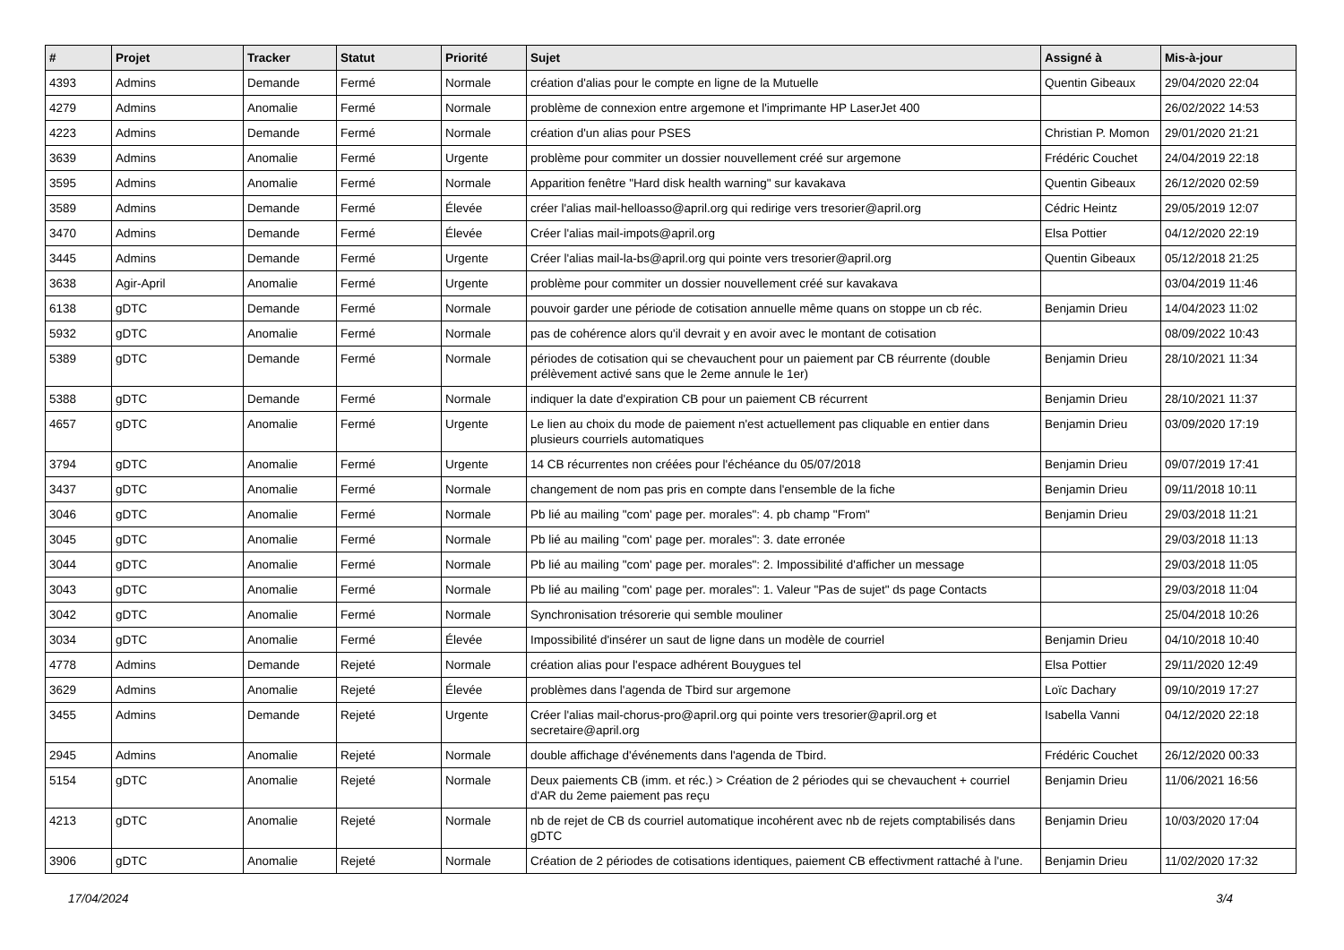| # | Projet | Tracker | Statut | Priorité | Sujet | Assigné à | Mis-à-jour |
| --- | --- | --- | --- | --- | --- | --- | --- |
| 4393 | Admins | Demande | Fermé | Normale | création d'alias pour le compte en ligne de la Mutuelle | Quentin Gibeaux | 29/04/2020 22:04 |
| 4279 | Admins | Anomalie | Fermé | Normale | problème de connexion entre argemone et l'imprimante HP LaserJet 400 | | 26/02/2022 14:53 |
| 4223 | Admins | Demande | Fermé | Normale | création d'un alias pour PSES | Christian P. Momon | 29/01/2020 21:21 |
| 3639 | Admins | Anomalie | Fermé | Urgente | problème pour commiter un dossier nouvellement créé sur argemone | Frédéric Couchet | 24/04/2019 22:18 |
| 3595 | Admins | Anomalie | Fermé | Normale | Apparition fenêtre "Hard disk health warning" sur kavakava | Quentin Gibeaux | 26/12/2020 02:59 |
| 3589 | Admins | Demande | Fermé | Élevée | créer l'alias mail-helloasso@april.org qui redirige vers tresorier@april.org | Cédric Heintz | 29/05/2019 12:07 |
| 3470 | Admins | Demande | Fermé | Élevée | Créer l'alias mail-impots@april.org | Elsa Pottier | 04/12/2020 22:19 |
| 3445 | Admins | Demande | Fermé | Urgente | Créer l'alias mail-la-bs@april.org qui pointe vers tresorier@april.org | Quentin Gibeaux | 05/12/2018 21:25 |
| 3638 | Agir-April | Anomalie | Fermé | Urgente | problème pour commiter un dossier nouvellement créé sur kavakava | | 03/04/2019 11:46 |
| 6138 | gDTC | Demande | Fermé | Normale | pouvoir garder une période de cotisation annuelle même quans on stoppe un cb réc. | Benjamin Drieu | 14/04/2023 11:02 |
| 5932 | gDTC | Anomalie | Fermé | Normale | pas de cohérence alors qu'il devrait y en avoir avec le montant de cotisation | | 08/09/2022 10:43 |
| 5389 | gDTC | Demande | Fermé | Normale | périodes de cotisation qui se chevauchent pour un paiement par CB réurrente (double prélèvement activé sans que le 2eme annule le 1er) | Benjamin Drieu | 28/10/2021 11:34 |
| 5388 | gDTC | Demande | Fermé | Normale | indiquer la date d'expiration CB pour un paiement CB récurrent | Benjamin Drieu | 28/10/2021 11:37 |
| 4657 | gDTC | Anomalie | Fermé | Urgente | Le lien au choix du mode de paiement n'est actuellement pas cliquable en entier dans plusieurs courriels automatiques | Benjamin Drieu | 03/09/2020 17:19 |
| 3794 | gDTC | Anomalie | Fermé | Urgente | 14 CB récurrentes non créées pour l'échéance du 05/07/2018 | Benjamin Drieu | 09/07/2019 17:41 |
| 3437 | gDTC | Anomalie | Fermé | Normale | changement de nom pas pris en compte dans l'ensemble de la fiche | Benjamin Drieu | 09/11/2018 10:11 |
| 3046 | gDTC | Anomalie | Fermé | Normale | Pb lié au mailing "com' page per. morales": 4. pb champ "From" | Benjamin Drieu | 29/03/2018 11:21 |
| 3045 | gDTC | Anomalie | Fermé | Normale | Pb lié au mailing "com' page per. morales": 3. date erronée | | 29/03/2018 11:13 |
| 3044 | gDTC | Anomalie | Fermé | Normale | Pb lié au mailing "com' page per. morales": 2. Impossibilité d'afficher un message | | 29/03/2018 11:05 |
| 3043 | gDTC | Anomalie | Fermé | Normale | Pb lié au mailing "com' page per. morales": 1. Valeur "Pas de sujet" ds page Contacts | | 29/03/2018 11:04 |
| 3042 | gDTC | Anomalie | Fermé | Normale | Synchronisation trésorerie qui semble mouliner | | 25/04/2018 10:26 |
| 3034 | gDTC | Anomalie | Fermé | Élevée | Impossibilité d'insérer un saut de ligne dans un modèle de courriel | Benjamin Drieu | 04/10/2018 10:40 |
| 4778 | Admins | Demande | Rejeté | Normale | création alias pour l'espace adhérent Bouygues tel | Elsa Pottier | 29/11/2020 12:49 |
| 3629 | Admins | Anomalie | Rejeté | Élevée | problèmes dans l'agenda de Tbird sur argemone | Loïc Dachary | 09/10/2019 17:27 |
| 3455 | Admins | Demande | Rejeté | Urgente | Créer l'alias mail-chorus-pro@april.org qui pointe vers tresorier@april.org et secretaire@april.org | Isabella Vanni | 04/12/2020 22:18 |
| 2945 | Admins | Anomalie | Rejeté | Normale | double affichage d'événements dans l'agenda de Tbird. | Frédéric Couchet | 26/12/2020 00:33 |
| 5154 | gDTC | Anomalie | Rejeté | Normale | Deux paiements CB (imm. et réc.) > Création de 2 périodes qui se chevauchent + courriel d'AR du 2eme paiement pas reçu | Benjamin Drieu | 11/06/2021 16:56 |
| 4213 | gDTC | Anomalie | Rejeté | Normale | nb de rejet de CB ds courriel automatique incohérent avec nb de rejets comptabilisés dans gDTC | Benjamin Drieu | 10/03/2020 17:04 |
| 3906 | gDTC | Anomalie | Rejeté | Normale | Création de 2 périodes de cotisations identiques, paiement CB effectivment rattaché à l'une. | Benjamin Drieu | 11/02/2020 17:32 |
17/04/2024 3/4